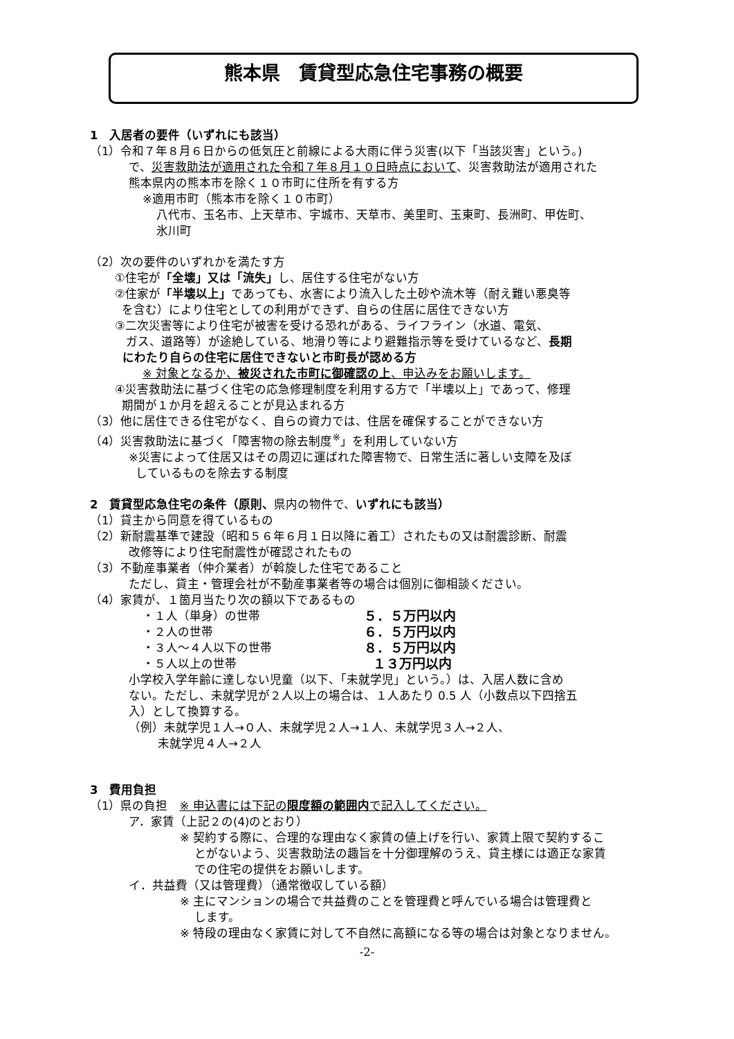熊本県　賃貸型応急住宅事務の概要
1　入居者の要件（いずれにも該当）
（1）令和７年８月６日からの低気圧と前線による大雨に伴う災害(以下「当該災害」という。)
で、災害救助法が適用された令和７年８月１０日時点において、災害救助法が適用された
熊本県内の熊本市を除く１０市町に住所を有する方
※適用市町（熊本市を除く１０市町）
八代市、玉名市、上天草市、宇城市、天草市、美里町、玉東町、長洲町、甲佐町、
氷川町
（2）次の要件のいずれかを満たす方
①住宅が「全壊」又は「流失」し、居住する住宅がない方
②住家が「半壊以上」であっても、水害により流入した土砂や流木等（耐え難い悪臭等
を含む）により住宅としての利用ができず、自らの住居に居住できない方
③二次災害等により住宅が被害を受ける恐れがある、ライフライン（水道、電気、
ガス、道路等）が途絶している、地滑り等により避難指示等を受けているなど、長期
にわたり自らの住宅に居住できないと市町長が認める方
※ 対象となるか、被災された市町に御確認の上、申込みをお願いします。
④災害救助法に基づく住宅の応急修理制度を利用する方で「半壊以上」であって、修理
期間が１か月を超えることが見込まれる方
（3）他に居住できる住宅がなく、自らの資力では、住居を確保することができない方
（4）災害救助法に基づく「障害物の除去制度<sup>※</sup>」を利用していない方
※災害によって住居又はその周辺に運ばれた障害物で、日常生活に著しい支障を及ぼ
しているものを除去する制度
2　賃貸型応急住宅の条件（原則、県内の物件で、いずれにも該当）
（1）貸主から同意を得ているもの
（2）新耐震基準で建設（昭和５６年６月１日以降に着工）されたもの又は耐震診断、耐震
改修等により住宅耐震性が確認されたもの
（3）不動産事業者（仲介業者）が斡旋した住宅であること
ただし、貸主・管理会社が不動産事業者等の場合は個別に御相談ください。
（4）家賃が、１箇月当たり次の額以下であるもの
・１人（単身）の世帯 ５．５万円以内
・２人の世帯 ６．５万円以内
・３人～４人以下の世帯 ８．５万円以内
・５人以上の世帯 １３万円以内
小学校入学年齢に達しない児童（以下、「未就学児」という。）は、入居人数に含め
ない。ただし、未就学児が２人以上の場合は、１人あたり 0.5 人（小数点以下四捨五
入）として換算する。
（例）未就学児１人→０人、未就学児２人→１人、未就学児３人→２人、
未就学児４人→２人
3　費用負担
（1）県の負担　※ 申込書には下記の限度額の範囲内で記入してください。
ア．家賃（上記２の(4)のとおり）
※ 契約する際に、合理的な理由なく家賃の値上げを行い、家賃上限で契約するこ
とがないよう、災害救助法の趣旨を十分御理解のうえ、貸主様には適正な家賃
での住宅の提供をお願いします。
イ．共益費（又は管理費）（通常徴収している額）
※ 主にマンションの場合で共益費のことを管理費と呼んでいる場合は管理費と
します。
※ 特段の理由なく家賃に対して不自然に高額になる等の場合は対象となりません。
-2-